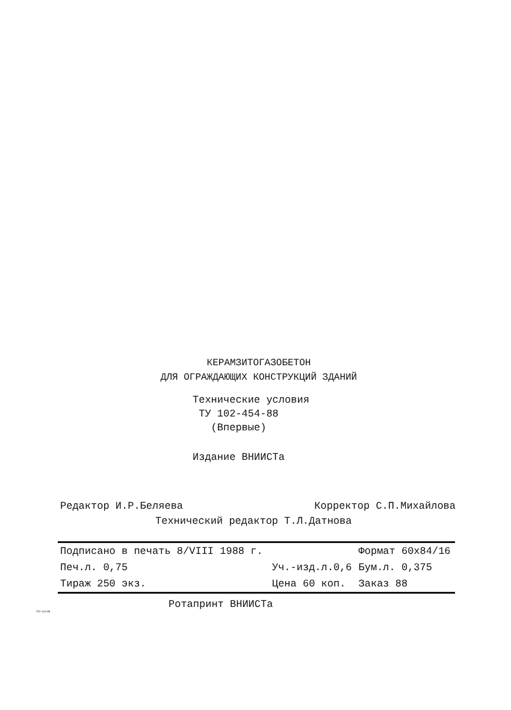КЕРАМЗИТОГАЗОБЕТОН
ДЛЯ ОГРАЖДАЮЩИХ КОНСТРУКЦИЙ ЗДАНИЙ
Технические условия
ТУ 102-454-88
(Впервые)
Издание ВНИИСТа
Редактор И.Р.Беляева Корректор С.П.Михайлова
Технический редактор Т.Л.Датнова
| Подписано в печать 8/VIII 1988 г. | | Формат 60х84/16 |
| Печ.л. 0,75 | Уч.-изд.л.0,6 | Бум.л. 0,375 |
| Тираж 250 экз. | Цена 60 коп. | Заказ 88 |
Ротапринт ВНИИСТа
102-454-88